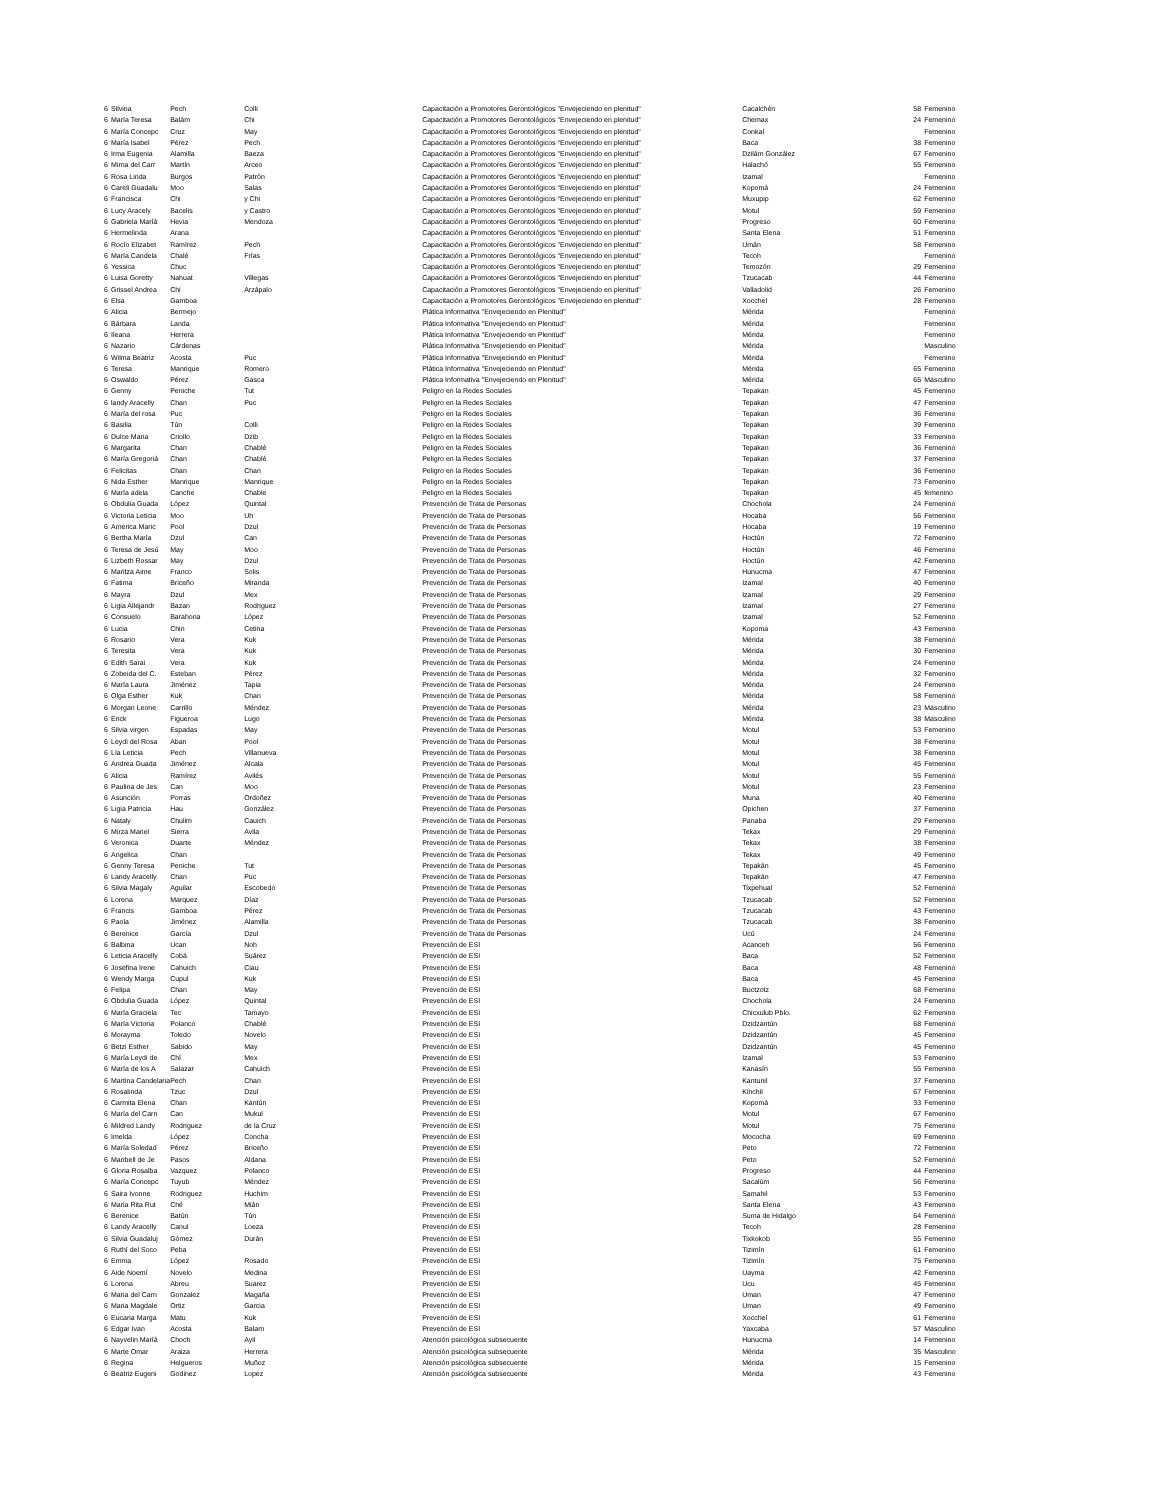| 6 | Silvina | Pech | Colli | Capacitación a Promotores Gerontológicos "Envejeciendo en plenitud" | Cacalchén | 58 | Femenino |
| 6 | María Teresa | Balám | Chi | Capacitación a Promotores Gerontológicos "Envejeciendo en plenitud" | Chemax | 24 | Femenino |
| 6 | María Concepc | Cruz | May | Capacitación a Promotores Gerontológicos "Envejeciendo en plenitud" | Conkal | | Femenino |
| 6 | María Isabel | Pérez | Pech | Capacitación a Promotores Gerontológicos "Envejeciendo en plenitud" | Baca | 38 | Femenino |
| 6 | Irma Eugenia | Alamilla | Baeza | Capacitación a Promotores Gerontológicos "Envejeciendo en plenitud" | Dzilám González | 67 | Femenino |
| 6 | Mirna del Carr | Martín | Arceo | Capacitación a Promotores Gerontológicos "Envejeciendo en plenitud" | Halachó | 55 | Femenino |
| 6 | Rosa Linda | Burgos | Patrón | Capacitación a Promotores Gerontológicos "Envejeciendo en plenitud" | Izamal | | Femenino |
| 6 | Careli Guadalu | Moo | Salas | Capacitación a Promotores Gerontológicos "Envejeciendo en plenitud" | Kopomá | 24 | Femenino |
| 6 | Francisca | Chi | y Chi | Capacitación a Promotores Gerontológicos "Envejeciendo en plenitud" | Muxupip | 62 | Femenino |
| 6 | Lucy Aracely | Bacelis | y Castro | Capacitación a Promotores Gerontológicos "Envejeciendo en plenitud" | Motul | 59 | Femenino |
| 6 | Gabriela Maríá | Hevia | Mendoza | Capacitación a Promotores Gerontológicos "Envejeciendo en plenitud" | Progreso | 60 | Femenino |
| 6 | Hermelinda | Arana | | Capacitación a Promotores Gerontológicos "Envejeciendo en plenitud" | Santa Elena | 51 | Femenino |
| 6 | Rocío Elizabet | Ramírez | Pech | Capacitación a Promotores Gerontológicos "Envejeciendo en plenitud" | Umán | 58 | Femenino |
| 6 | María Candela | Chalé | Frías | Capacitación a Promotores Gerontológicos "Envejeciendo en plenitud" | Tecoh | | Femenino |
| 6 | Yessica | Chuc | | Capacitación a Promotores Gerontológicos "Envejeciendo en plenitud" | Temozón | 29 | Femenino |
| 6 | Luisa Goretty | Nahuat | Villegas | Capacitación a Promotores Gerontológicos "Envejeciendo en plenitud" | Tzucacab | 44 | Femenino |
| 6 | Grissel Andrea | Chi | Arzápalo | Capacitación a Promotores Gerontológicos "Envejeciendo en plenitud" | Valladolid | 26 | Femenino |
| 6 | Elsa | Gamboa | | Capacitación a Promotores Gerontológicos "Envejeciendo en plenitud" | Xocchel | 28 | Femenino |
| 6 | Alicia | Bermejo | | Plática Informativa "Envejeciendo en Plenitud" | Mérida | | Femenino |
| 6 | Bárbara | Landa | | Plática Informativa "Envejeciendo en Plenitud" | Mérida | | Femenino |
| 6 | Ileana | Herrera | | Plática Informativa "Envejeciendo en Plenitud" | Mérida | | Femenino |
| 6 | Nazario | Cárdenas | | Plática Informativa "Envejeciendo en Plenitud" | Mérida | | Masculino |
| 6 | Wilma Beatriz | Acosta | Puc | Plática Informativa "Envejeciendo en Plenitud" | Mérida | | Femenino |
| 6 | Teresa | Manrique | Romero | Plática Informativa "Envejeciendo en Plenitud" | Mérida | 65 | Femenino |
| 6 | Oswaldo | Pérez | Gasca | Plática Informativa "Envejeciendo en Plenitud" | Mérida | 65 | Masculino |
| 6 | Genny | Peniche | Tut | Peligro en la Redes Sociales | Tepakan | 45 | Femenino |
| 6 | landy Aracelly | Chan | Puc | Peligro en la Redes Sociales | Tepakan | 47 | Femenino |
| 6 | María del rosa | Puc | | Peligro en la Redes Sociales | Tepakan | 36 | Femenino |
| 6 | Basilia | Tún | Colli | Peligro en la Redes Sociales | Tepakan | 39 | Femenino |
| 6 | Dulce Maria | Criollo | Dzib | Peligro en la Redes Sociales | Tepakan | 33 | Femenino |
| 6 | Margarita | Chan | Chablé | Peligro en la Redes Sociales | Tepakan | 36 | Femenino |
| 6 | María Gregoriá | Chan | Chablé | Peligro en la Redes Sociales | Tepakan | 37 | Femenino |
| 6 | Felicitas | Chan | Chan | Peligro en la Redes Sociales | Tepakan | 36 | Femenino |
| 6 | Nida Esther | Manrique | Manrique | Peligro en la Redes Sociales | Tepakan | 73 | Femenino |
| 6 | María adela | Canche | Chable | Peligro en la Redes Sociales | Tepakan | 45 | femenino |
| 6 | Obdulia Guada | López | Quintal | Prevención de Trata de Personas | Chochola | 24 | Femenino |
| 6 | Victoria Leticia | Moo | Uh | Prevención de Trata de Personas | Hocaba | 56 | Femenino |
| 6 | America Maric | Pool | Dzul | Prevención de Trata de Personas | Hocaba | 19 | Femenino |
| 6 | Bertha María | Dzul | Can | Prevención de Trata de Personas | Hoctún | 72 | Femenino |
| 6 | Teresa de Jesú | May | Moo | Prevención de Trata de Personas | Hoctún | 46 | Femenino |
| 6 | Lizbeth Rossar | May | Dzul | Prevención de Trata de Personas | Hoctún | 42 | Femenino |
| 6 | Maritza Aime | Franco | Solis | Prevención de Trata de Personas | Hunucma | 47 | Femenino |
| 6 | Fatima | Briceño | Miranda | Prevención de Trata de Personas | Izamal | 40 | Femenino |
| 6 | Mayra | Dzul | Mex | Prevención de Trata de Personas | Izamal | 29 | Femenino |
| 6 | Ligia Allejandr | Bazan | Rodriguez | Prevención de Trata de Personas | Izamal | 27 | Femenino |
| 6 | Consuelo | Barahona | López | Prevención de Trata de Personas | Izamal | 52 | Femenino |
| 6 | Lucia | Chin | Cetina | Prevención de Trata de Personas | Kopoma | 43 | Femenino |
| 6 | Rosario | Vera | Kuk | Prevención de Trata de Personas | Mérida | 38 | Femenino |
| 6 | Teresita | Vera | Kuk | Prevención de Trata de Personas | Mérida | 30 | Femenino |
| 6 | Edith Sarai | Vera | Kuk | Prevención de Trata de Personas | Mérida | 24 | Femenino |
| 6 | Zobeida del C. | Esteban | Pérez | Prevención de Trata de Personas | Mérida | 32 | Femenino |
| 6 | María Laura | Jiménez | Tapia | Prevención de Trata de Personas | Mérida | 24 | Femenino |
| 6 | Olga Esther | Kuk | Chan | Prevención de Trata de Personas | Mérida | 58 | Femenino |
| 6 | Morgan Leone | Carrillo | Méndez | Prevención de Trata de Personas | Mérida | 23 | Masculino |
| 6 | Erick | Figueroa | Lugo | Prevención de Trata de Personas | Mérida | 38 | Masculino |
| 6 | Silvia virgen | Espadas | May | Prevención de Trata de Personas | Motul | 53 | Femenino |
| 6 | Leydi del Rosa | Aban | Pool | Prevención de Trata de Personas | Motul | 38 | Femenino |
| 6 | Lía Leticia | Pech | Villanueva | Prevención de Trata de Personas | Motul | 38 | Femenino |
| 6 | Andrea Guada | Jiménez | Alcala | Prevención de Trata de Personas | Motul | 45 | Femenino |
| 6 | Alicia | Ramírez | Avilés | Prevención de Trata de Personas | Motul | 55 | Femenino |
| 6 | Paulina de Jes | Can | Moo | Prevención de Trata de Personas | Motul | 23 | Femenino |
| 6 | Asunción | Porras | Ordoñez | Prevención de Trata de Personas | Muna | 40 | Femenino |
| 6 | Ligia Patricia | Hau | González | Prevención de Trata de Personas | Opichen | 37 | Femenino |
| 6 | Nataly | Chulim | Cauich | Prevención de Trata de Personas | Panaba | 29 | Femenino |
| 6 | Mirza Mariel | Sierra | Avila | Prevención de Trata de Personas | Tekax | 29 | Femenino |
| 6 | Veronica | Duarte | Méndez | Prevención de Trata de Personas | Tekax | 38 | Femenino |
| 6 | Angelica | Chan | | Prevención de Trata de Personas | Tekax | 49 | Femenino |
| 6 | Genny Teresa | Peniche | Tut | Prevención de Trata de Personas | Tepakán | 45 | Femenino |
| 6 | Landy Aracelly | Chan | Puc | Prevención de Trata de Personas | Tepakán | 47 | Femenino |
| 6 | Silvia Magaly | Aguilar | Escobedo | Prevención de Trata de Personas | Tixpehual | 52 | Femenino |
| 6 | Lorena | Marquez | Díaz | Prevención de Trata de Personas | Tzucacab | 52 | Femenino |
| 6 | Francis | Gamboa | Pérez | Prevención de Trata de Personas | Tzucacab | 43 | Femenino |
| 6 | Paola | Jiménez | Alamilla | Prevención de Trata de Personas | Tzucacab | 38 | Femenino |
| 6 | Berenice | García | Dzul | Prevención de Trata de Personas | Ucú | 24 | Femenino |
| 6 | Balbina | Ucan | Noh | Prevención de ESI | Acanceh | 56 | Femenino |
| 6 | Leticia Aracelly | Cobá | Suárez | Prevención de ESI | Baca | 52 | Femenino |
| 6 | Josefina Irene | Cahuich | Ciau | Prevención de ESI | Baca | 48 | Femenino |
| 6 | Wendy Marga | Cupul | Kuk | Prevención de ESI | Baca | 45 | Femenino |
| 6 | Felipa | Chan | May | Prevención de ESI | Buctzotz | 68 | Femenino |
| 6 | Obdulia Guada | López | Quintal | Prevención de ESI | Chochola | 24 | Femenino |
| 6 | María Graciela | Tec | Tamayo | Prevención de ESI | Chicxulub Pblo. | 62 | Femenino |
| 6 | María Victoria | Polanco | Chablé | Prevención de ESI | Dzidzantún | 68 | Femenino |
| 6 | Morayma | Toledo | Novelo | Prevención de ESI | Dzidzantún | 45 | Femenino |
| 6 | Betzi Esther | Sabido | May | Prevención de ESI | Dzidzantún | 45 | Femenino |
| 6 | María Leydi de | Chí | Mex | Prevención de ESI | Izamal | 53 | Femenino |
| 6 | María de los A | Salazar | Cahuich | Prevención de ESI | Kanasín | 55 | Femenino |
| 6 | Martina Candelaria | Pech | Chan | Prevención de ESI | Kantunil | 37 | Femenino |
| 6 | Rosalinda | Tzuc | Dzul | Prevención de ESI | Kinchil | 67 | Femenino |
| 6 | Carmita Elena | Chan | Kantún | Prevención de ESI | Kopomá | 33 | Femenino |
| 6 | María del Carn | Can | Mukul | Prevención de ESI | Motul | 67 | Femenino |
| 6 | Mildred Landy | Rodriguez | de la Cruz | Prevención de ESI | Motul | 75 | Femenino |
| 6 | Imelda | López | Concha | Prevención de ESI | Mococha | 69 | Femenino |
| 6 | María Soledad | Pérez | Briceño | Prevención de ESI | Peto | 72 | Femenino |
| 6 | Maribell de Je | Pasos | Aldana | Prevención de ESI | Peto | 52 | Femenino |
| 6 | Gloria Rosalba | Vazquez | Polanco | Prevención de ESI | Progreso | 44 | Femenino |
| 6 | María Concepc | Tuyub | Méndez | Prevención de ESI | Sacalúm | 56 | Femenino |
| 6 | Saira Ivonne | Rodriguez | Huchim | Prevención de ESI | Samahil | 53 | Femenino |
| 6 | Maria Rita Rut | Ché | Mián | Prevención de ESI | Santa Elena | 43 | Femenino |
| 6 | Berenice | Batún | Tún | Prevención de ESI | Suma de Hidalgo | 64 | Femenino |
| 6 | Landy Aracelly | Canul | Loeza | Prevención de ESI | Tecoh | 28 | Femenino |
| 6 | Silvia Guadaluj | Gómez | Durán | Prevención de ESI | Tixkokob | 55 | Femenino |
| 6 | Ruthí del Soco | Peba | | Prevención de ESI | Tizimín | 61 | Femenino |
| 6 | Emma | López | Rosado | Prevención de ESI | Tizimín | 75 | Femenino |
| 6 | Aide Noemí | Novelo | Medina | Prevención de ESI | Uayma | 42 | Femenino |
| 6 | Lorena | Abreu | Suarez | Prevención de ESI | Ucu | 45 | Femenino |
| 6 | Maria del Carn | Gonzalez | Magaña | Prevención de ESI | Uman | 47 | Femenino |
| 6 | Maria Magdale | Ortiz | Garcia | Prevención de ESI | Uman | 49 | Femenino |
| 6 | Eucaria Marga | Matu | Kuk | Prevención de ESI | Xocchel | 61 | Femenino |
| 6 | Edgar Ivan | Acosta | Balam | Prevención de ESI | Yaxcaba | 57 | Masculino |
| 6 | Nayvelin Maríá | Choch | Ayil | Atención psicológica subsecuente | Hunucma | 14 | Femenino |
| 6 | Marte Omar | Araiza | Herrera | Atención psicológica subsecuente | Mérida | 35 | Masculino |
| 6 | Regina | Helgueros | Muñoz | Atención psicológica subsecuente | Mérida | 15 | Femenino |
| 6 | Beatriz Eugeni | Godinez | Lopez | Atención psicológica subsecuente | Mérida | 43 | Femenino |